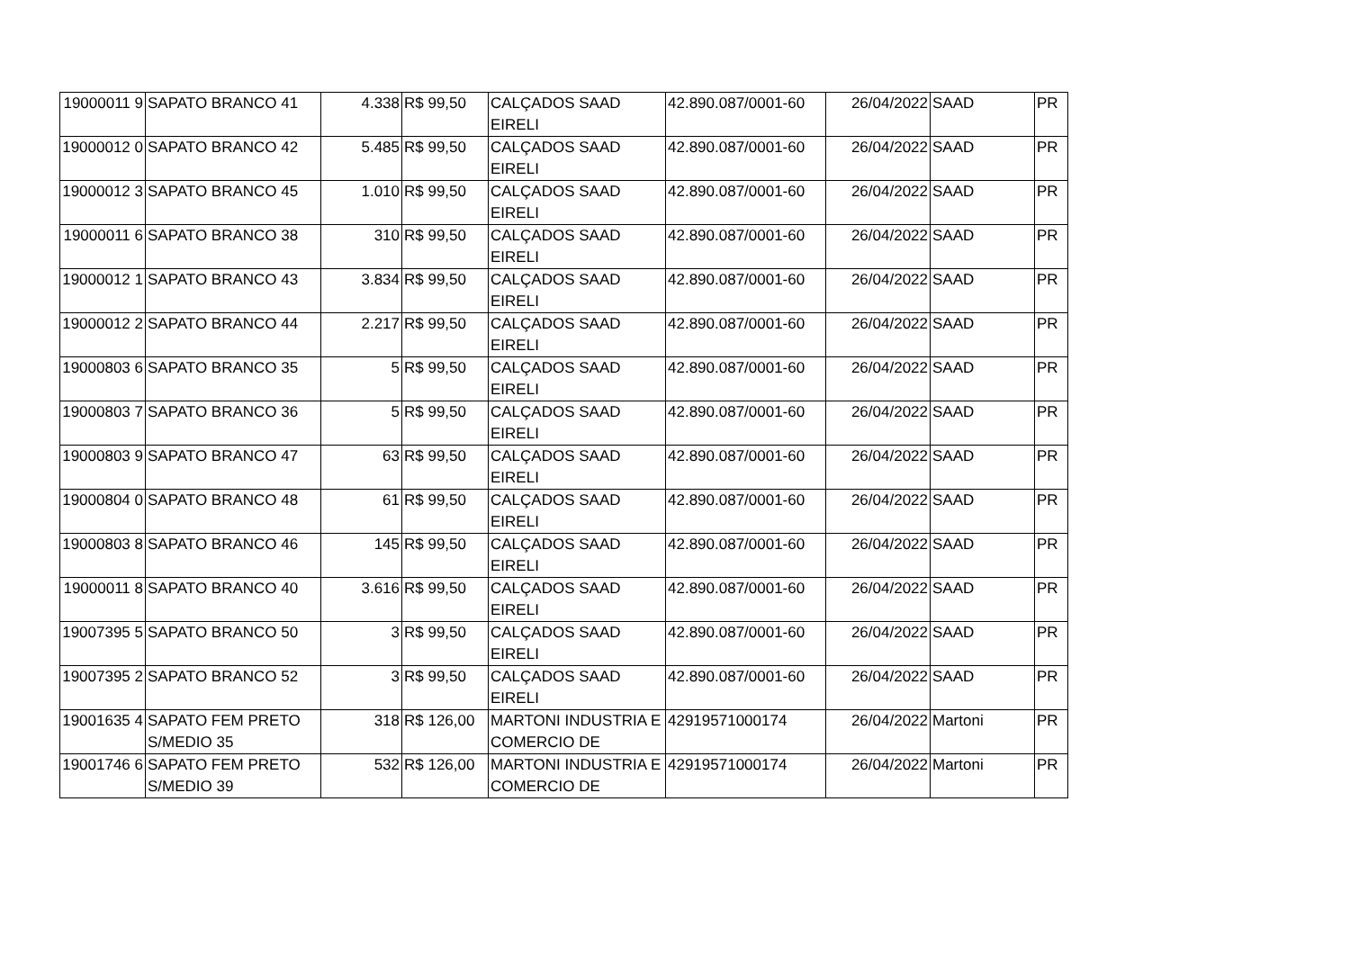| 19000011 9 | SAPATO BRANCO 41 | 4.338 | R$ 99,50 | CALÇADOS SAAD EIRELI | 42.890.087/0001-60 | 26/04/2022 | SAAD | PR |
| 19000012 0 | SAPATO BRANCO 42 | 5.485 | R$ 99,50 | CALÇADOS SAAD EIRELI | 42.890.087/0001-60 | 26/04/2022 | SAAD | PR |
| 19000012 3 | SAPATO BRANCO 45 | 1.010 | R$ 99,50 | CALÇADOS SAAD EIRELI | 42.890.087/0001-60 | 26/04/2022 | SAAD | PR |
| 19000011 6 | SAPATO BRANCO 38 | 310 | R$ 99,50 | CALÇADOS SAAD EIRELI | 42.890.087/0001-60 | 26/04/2022 | SAAD | PR |
| 19000012 1 | SAPATO BRANCO 43 | 3.834 | R$ 99,50 | CALÇADOS SAAD EIRELI | 42.890.087/0001-60 | 26/04/2022 | SAAD | PR |
| 19000012 2 | SAPATO BRANCO 44 | 2.217 | R$ 99,50 | CALÇADOS SAAD EIRELI | 42.890.087/0001-60 | 26/04/2022 | SAAD | PR |
| 19000803 6 | SAPATO BRANCO 35 | 5 | R$ 99,50 | CALÇADOS SAAD EIRELI | 42.890.087/0001-60 | 26/04/2022 | SAAD | PR |
| 19000803 7 | SAPATO BRANCO 36 | 5 | R$ 99,50 | CALÇADOS SAAD EIRELI | 42.890.087/0001-60 | 26/04/2022 | SAAD | PR |
| 19000803 9 | SAPATO BRANCO 47 | 63 | R$ 99,50 | CALÇADOS SAAD EIRELI | 42.890.087/0001-60 | 26/04/2022 | SAAD | PR |
| 19000804 0 | SAPATO BRANCO 48 | 61 | R$ 99,50 | CALÇADOS SAAD EIRELI | 42.890.087/0001-60 | 26/04/2022 | SAAD | PR |
| 19000803 8 | SAPATO BRANCO 46 | 145 | R$ 99,50 | CALÇADOS SAAD EIRELI | 42.890.087/0001-60 | 26/04/2022 | SAAD | PR |
| 19000011 8 | SAPATO BRANCO 40 | 3.616 | R$ 99,50 | CALÇADOS SAAD EIRELI | 42.890.087/0001-60 | 26/04/2022 | SAAD | PR |
| 19007395 5 | SAPATO BRANCO 50 | 3 | R$ 99,50 | CALÇADOS SAAD EIRELI | 42.890.087/0001-60 | 26/04/2022 | SAAD | PR |
| 19007395 2 | SAPATO BRANCO 52 | 3 | R$ 99,50 | CALÇADOS SAAD EIRELI | 42.890.087/0001-60 | 26/04/2022 | SAAD | PR |
| 19001635 4 | SAPATO FEM PRETO S/MEDIO 35 | 318 | R$ 126,00 | MARTONI INDUSTRIA E COMERCIO DE | 42919571000174 | 26/04/2022 | Martoni | PR |
| 19001746 6 | SAPATO FEM PRETO S/MEDIO 39 | 532 | R$ 126,00 | MARTONI INDUSTRIA E COMERCIO DE | 42919571000174 | 26/04/2022 | Martoni | PR |